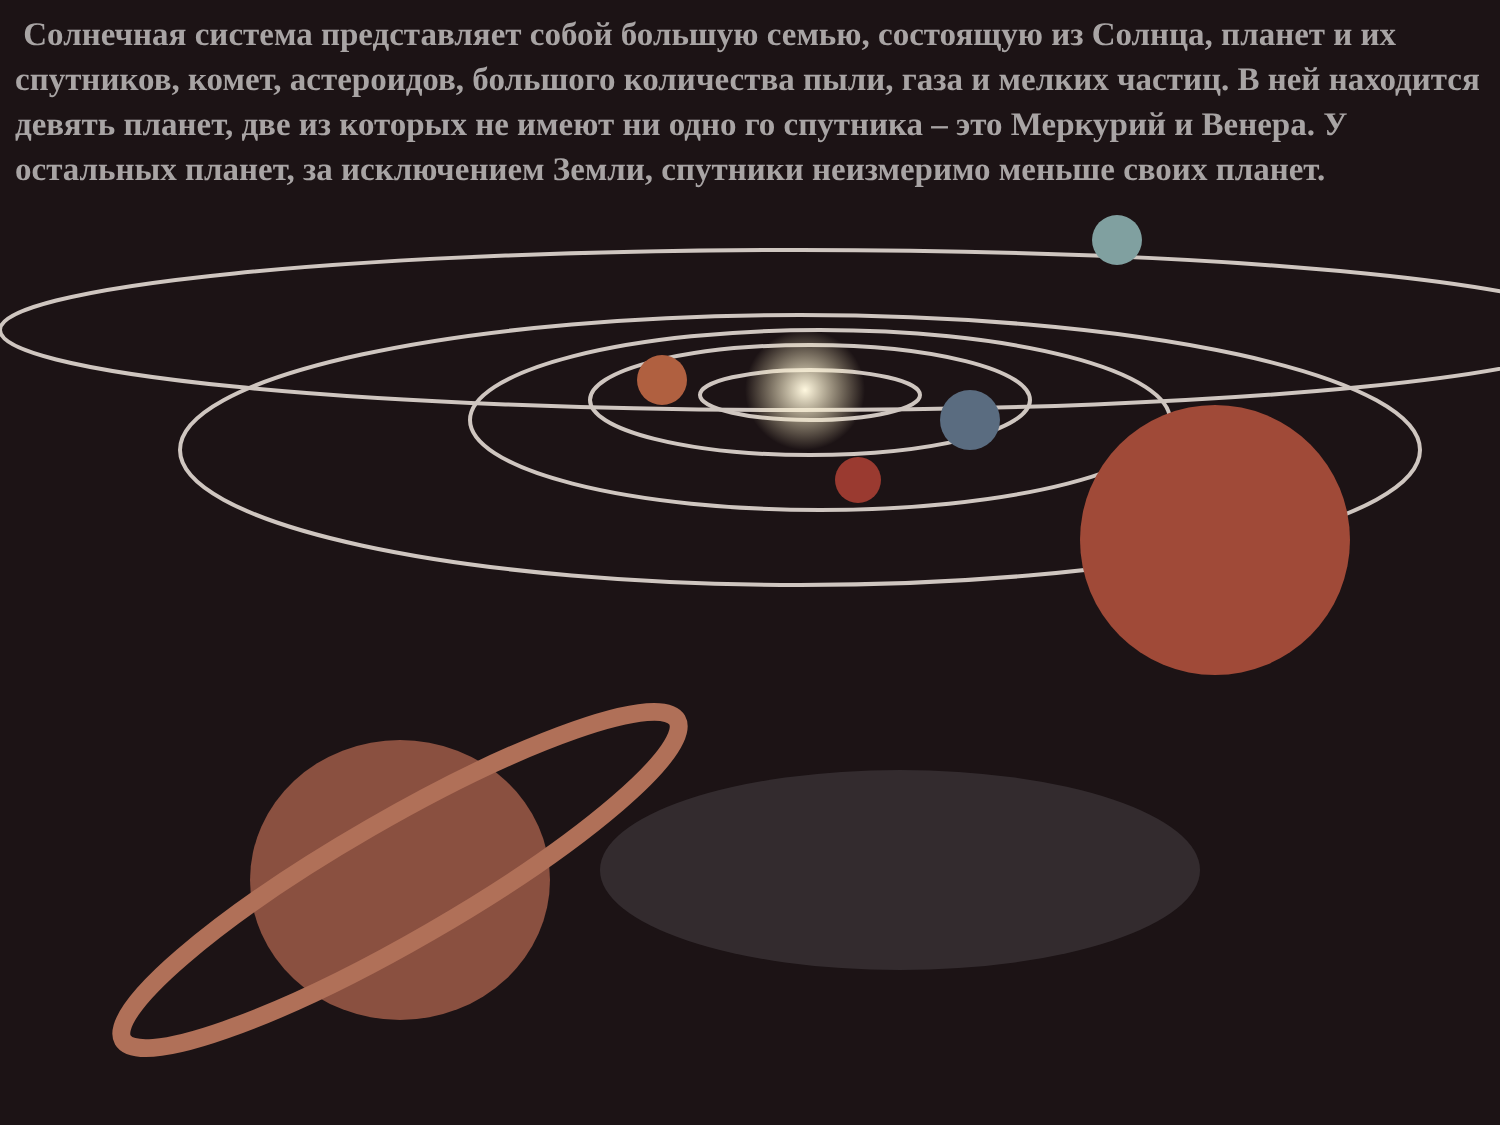Солнечная система представляет собой большую семью, состоящую из Солнца, планет и их спутников, комет, астероидов, большого количества пыли, газа и мелких частиц. В ней находится девять планет, две из которых не имеют ни одно го спутника – это Меркурий и Венера. У остальных планет, за исключением Земли, спутники неизмеримо меньше своих планет.